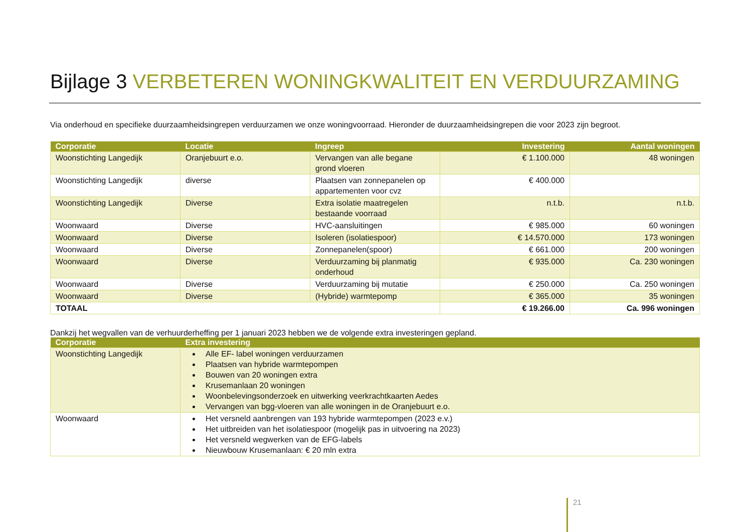Bijlage 3 VERBETEREN WONINGKWALITEIT EN VERDUURZAMING
Via onderhoud en specifieke duurzaamheidsingrepen verduurzamen we onze woningvoorraad. Hieronder de duurzaamheidsingrepen die voor 2023 zijn begroot.
| Corporatie | Locatie | Ingreep | Investering | Aantal woningen |
| --- | --- | --- | --- | --- |
| Woonstichting Langedijk | Oranjebuurt e.o. | Vervangen van alle begane grond vloeren | € 1.100.000 | 48 woningen |
| Woonstichting Langedijk | diverse | Plaatsen van zonnepanelen op appartementen voor cvz | € 400.000 | |
| Woonstichting Langedijk | Diverse | Extra isolatie maatregelen bestaande voorraad | n.t.b. | n.t.b. |
| Woonwaard | Diverse | HVC-aansluitingen | € 985.000 | 60 woningen |
| Woonwaard | Diverse | Isoleren (isolatiespoor) | € 14.570.000 | 173 woningen |
| Woonwaard | Diverse | Zonnepanelen(spoor) | € 661.000 | 200 woningen |
| Woonwaard | Diverse | Verduurzaming bij planmatig onderhoud | € 935.000 | Ca. 230 woningen |
| Woonwaard | Diverse | Verduurzaming bij mutatie | € 250.000 | Ca. 250 woningen |
| Woonwaard | Diverse | (Hybride) warmtepomp | € 365.000 | 35 woningen |
| TOTAAL | | | € 19.266.00 | Ca. 996 woningen |
Dankzij het wegvallen van de verhuurderheffing per 1 januari 2023 hebben we de volgende extra investeringen gepland.
| Corporatie | Extra investering |
| --- | --- |
| Woonstichting Langedijk | Alle EF- label woningen verduurzamen Plaatsen van hybride warmtepompen Bouwen van 20 woningen extra Krusemanlaan 20 woningen Woonbelevingsonderzoek en uitwerking veerkrachtkaarten Aedes Vervangen van bgg-vloeren van alle woningen in de Oranjebuurt e.o. |
| Woonwaard | Het versneld aanbrengen van 193 hybride warmtepompen (2023 e.v.) Het uitbreiden van het isolatiespoor (mogelijk pas in uitvoering na 2023) Het versneld wegwerken van de EFG-labels Nieuwbouw Krusemanlaan: € 20 mln extra |
21